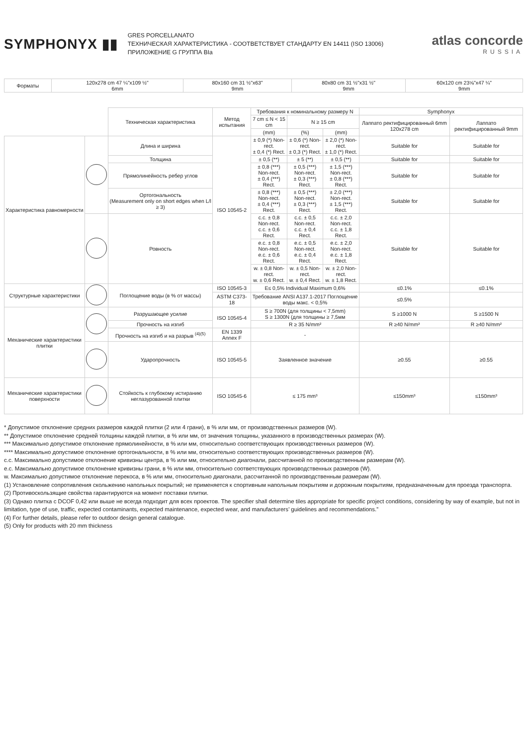SYMPHONYX ▮▮
GRES PORCELLANATO
ТЕХНИЧЕСКАЯ ХАРАКТЕРИСТИКА - СООТВЕТСТВУЕТ СТАНДАРТУ EN 14411 (ISO 13006)
ПРИЛОЖЕНИЕ G ГРУППА BIa
atlas concorde
RUSSIA
| Форматы | 120x278 cm 47 ¼"x109 ½" 6mm | 80x160 cm 31 ½"x63" 9mm | 80x80 cm 31 ½"x31 ½" 9mm | 60x120 cm 23⅝"x47 ¼" 9mm |
| | | Техническая характеристика | Метод испытания | Требования к номинальному размеру N | | | Symphonyx | |
| | | | | 7 cm ≤ N < 15 cm | N ≥ 15 cm | | Лаппато ректифицированный 6mm 120x278 cm | Лаппато ректифицированный 9mm |
| | | | | (mm) | (%) | (mm) | | |
| Характеристика равномерности | | Длина и ширина | ISO 10545-2 | ± 0,9 (*) Non-rect. ± 0,4 (*) Rect. | ± 0,6 (*) Non-rect. ± 0,3 (*) Rect. | ± 2,0 (*) Non-rect. ± 1,0 (*) Rect. | Suitable for | Suitable for |
| | | Толщина | | ± 0,5 (**) | ± 5 (**) | ± 0,5 (**) | Suitable for | Suitable for |
| | | Прямолинейность ребер углов | | ± 0,8 (***) Non-rect. ± 0,4 (***) Rect. | ± 0,5 (***) Non-rect. ± 0,3 (***) Rect. | ± 1,5 (***) Non-rect. ± 0,8 (***) Rect. | Suitable for | Suitable for |
| | | Ортогональность (Measurement only on short edges when L/l ≥ 3) | | ± 0,8 (***) Non-rect. ± 0,4 (***) Rect. | ± 0,5 (***) Non-rect. ± 0,3 (***) Rect. | ± 2,0 (***) Non-rect. ± 1,5 (***) Rect. | Suitable for | Suitable for |
| | | Ровность | | c.c. ± 0,8 Non-rect. c.c. ± 0,6 Rect. | c.c. ± 0,5 Non-rect. c.c. ± 0,4 Rect. | c.c. ± 2,0 Non-rect. c.c. ± 1,8 Rect. | Suitable for | Suitable for |
| | | | | e.c. ± 0,8 Non-rect. e.c. ± 0,6 Rect. | e.c. ± 0,5 Non-rect. e.c. ± 0,4 Rect. | e.c. ± 2,0 Non-rect. e.c. ± 1,8 Rect. | | |
| | | | | w. ± 0,8 Non-rect. w. ± 0,6 Rect. | w. ± 0,5 Non-rect. w. ± 0,4 Rect. | w. ± 2,0 Non-rect. w. ± 1,8 Rect. | | |
| Структурные характеристики | | Поглощение воды (в % от массы) | ISO 10545-3 | E≤ 0,5% Individual Maximum 0,6% | | | ≤0.1% | ≤0.1% |
| | | | ASTM C373-18 | Требование ANSI A137.1-2017 Поглощение воды макс. < 0,5% | | | ≤0.5% | |
| Механические характеристики плитки | | Разрушающее усилие | ISO 10545-4 | S ≥ 700N (для толщины < 7,5mm) S ≥ 1300N (для толщины ≥ 7,5мм | | | S ≥1000 N | S ≥1500 N |
| | | Прочность на изгиб | | R ≥ 35 N/mm² | | | R ≥40 N/mm² | R ≥40 N/mm² |
| | | Прочность на изгиб и на разрыв <sup>(4)(5)</sup> | EN 1339 Annex F | - | | | | |
| | | Ударопрочность | ISO 10545-5 | Заявленное значение | | | ≥0.55 | ≥0.55 |
| Механические характеристики поверхности | | Стойкость к глубокому истиранию неглазурованной плитки | ISO 10545-6 | ≤ 175 mm³ | | | ≤150mm³ | ≤150mm³ |
* Допустимое отклонение средних размеров каждой плитки (2 или 4 грани), в % или мм, от производственных размеров (W).
** Допустимое отклонение средней толщины каждой плитки, в % или мм, от значения толщины, указанного в производственных размерах (W).
*** Максимально допустимое отклонение прямолинейности, в % или мм, относительно соответствующих производственных размеров (W).
**** Максимально допустимое отклонение ортогональности, в % или мм, относительно соответствующих производственных размеров (W).
c.c. Максимально допустимое отклонение кривизны центра, в % или мм, относительно диагонали, рассчитанной по производственным размерам (W).
e.c. Максимально допустимое отклонение кривизны грани, в % или мм, относительно соответствующих производственных размеров (W).
w. Максимально допустимое отклонение перекоса, в % или мм, относительно диагонали, рассчитанной по производственным размерам (W).
(1) Установление сопротивления скольжению напольных покрытий; не применяется к спортивным напольным покрытиям и дорожным покрытиям, предназначенным для проезда транспорта.
(2) Противоскользящие свойства гарантируются на момент поставки плитки.
(3) Однако плитка с DCOF 0,42 или выше не всегда подходит для всех проектов. The specifier shall determine tiles appropriate for specific project conditions, considering by way of example, but not in limitation, type of use, traffic, expected contaminants, expected maintenance, expected wear, and manufacturers’ guidelines and recommendations.”
(4) For further details, please refer to outdoor design general catalogue.
(5) Only for products with 20 mm thickness